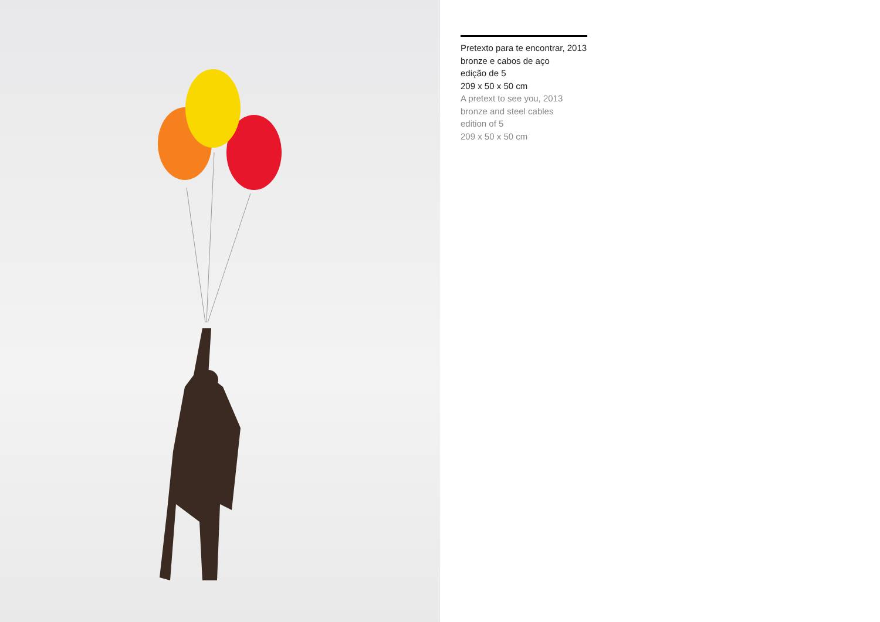Pretexto para te encontrar, 2013
bronze e cabos de aço
edição de 5
209 x 50 x 50 cm
A pretext to see you, 2013
bronze and steel cables
edition of 5
209 x 50 x 50 cm